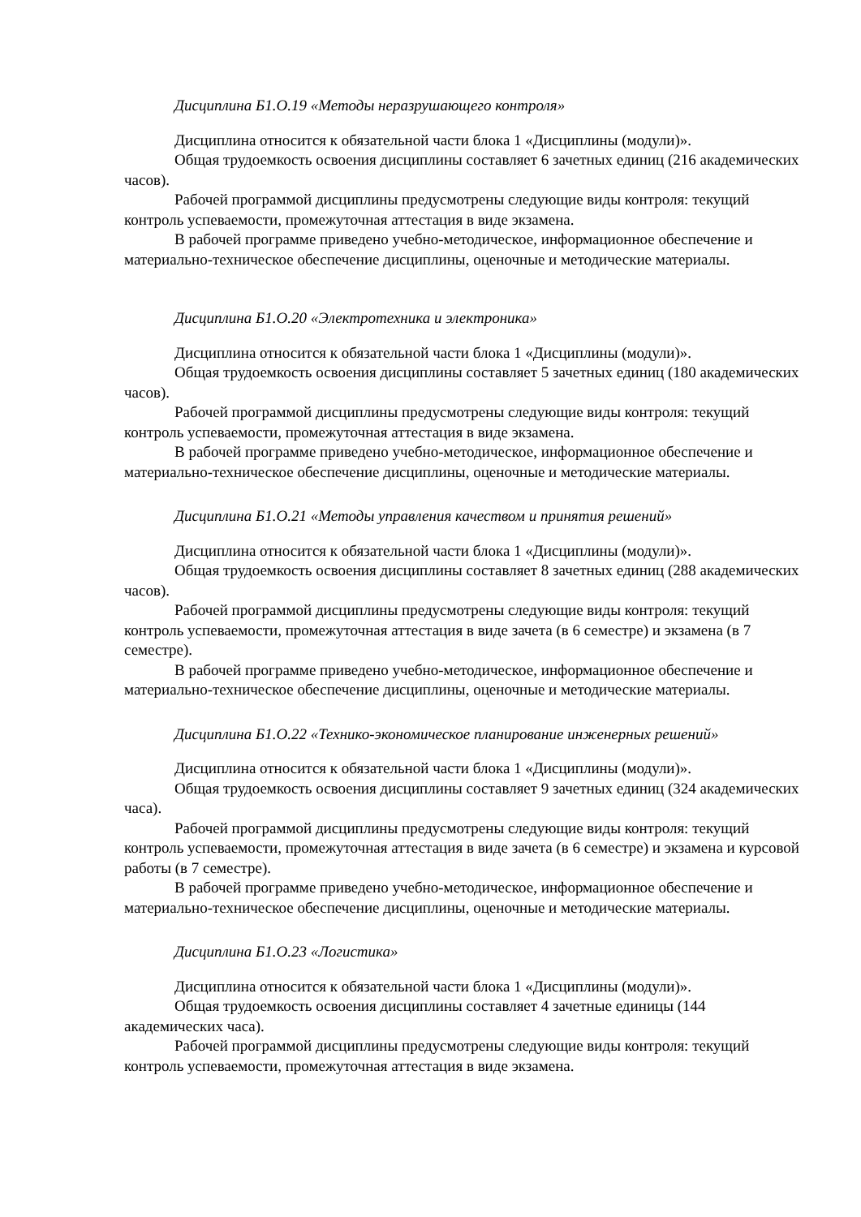Дисциплина Б1.О.19 «Методы неразрушающего контроля»
Дисциплина относится к обязательной части блока 1 «Дисциплины (модули)».
Общая трудоемкость освоения дисциплины составляет 6 зачетных единиц (216 академических часов).
Рабочей программой дисциплины предусмотрены следующие виды контроля: текущий контроль успеваемости, промежуточная аттестация в виде экзамена.
В рабочей программе приведено учебно-методическое, информационное обеспечение и материально-техническое обеспечение дисциплины, оценочные и методические материалы.
Дисциплина Б1.О.20 «Электротехника и электроника»
Дисциплина относится к обязательной части блока 1 «Дисциплины (модули)».
Общая трудоемкость освоения дисциплины составляет 5 зачетных единиц (180 академических часов).
Рабочей программой дисциплины предусмотрены следующие виды контроля: текущий контроль успеваемости, промежуточная аттестация в виде экзамена.
В рабочей программе приведено учебно-методическое, информационное обеспечение и материально-техническое обеспечение дисциплины, оценочные и методические материалы.
Дисциплина Б1.О.21 «Методы управления качеством и принятия решений»
Дисциплина относится к обязательной части блока 1 «Дисциплины (модули)».
Общая трудоемкость освоения дисциплины составляет 8 зачетных единиц (288 академических часов).
Рабочей программой дисциплины предусмотрены следующие виды контроля: текущий контроль успеваемости, промежуточная аттестация в виде зачета (в 6 семестре) и экзамена (в 7 семестре).
В рабочей программе приведено учебно-методическое, информационное обеспечение и материально-техническое обеспечение дисциплины, оценочные и методические материалы.
Дисциплина Б1.О.22 «Технико-экономическое планирование инженерных решений»
Дисциплина относится к обязательной части блока 1 «Дисциплины (модули)».
Общая трудоемкость освоения дисциплины составляет 9 зачетных единиц (324 академических часа).
Рабочей программой дисциплины предусмотрены следующие виды контроля: текущий контроль успеваемости, промежуточная аттестация в виде зачета (в 6 семестре) и экзамена и курсовой работы (в 7 семестре).
В рабочей программе приведено учебно-методическое, информационное обеспечение и материально-техническое обеспечение дисциплины, оценочные и методические материалы.
Дисциплина Б1.О.23 «Логистика»
Дисциплина относится к обязательной части блока 1 «Дисциплины (модули)».
Общая трудоемкость освоения дисциплины составляет 4 зачетные единицы (144 академических часа).
Рабочей программой дисциплины предусмотрены следующие виды контроля: текущий контроль успеваемости, промежуточная аттестация в виде экзамена.